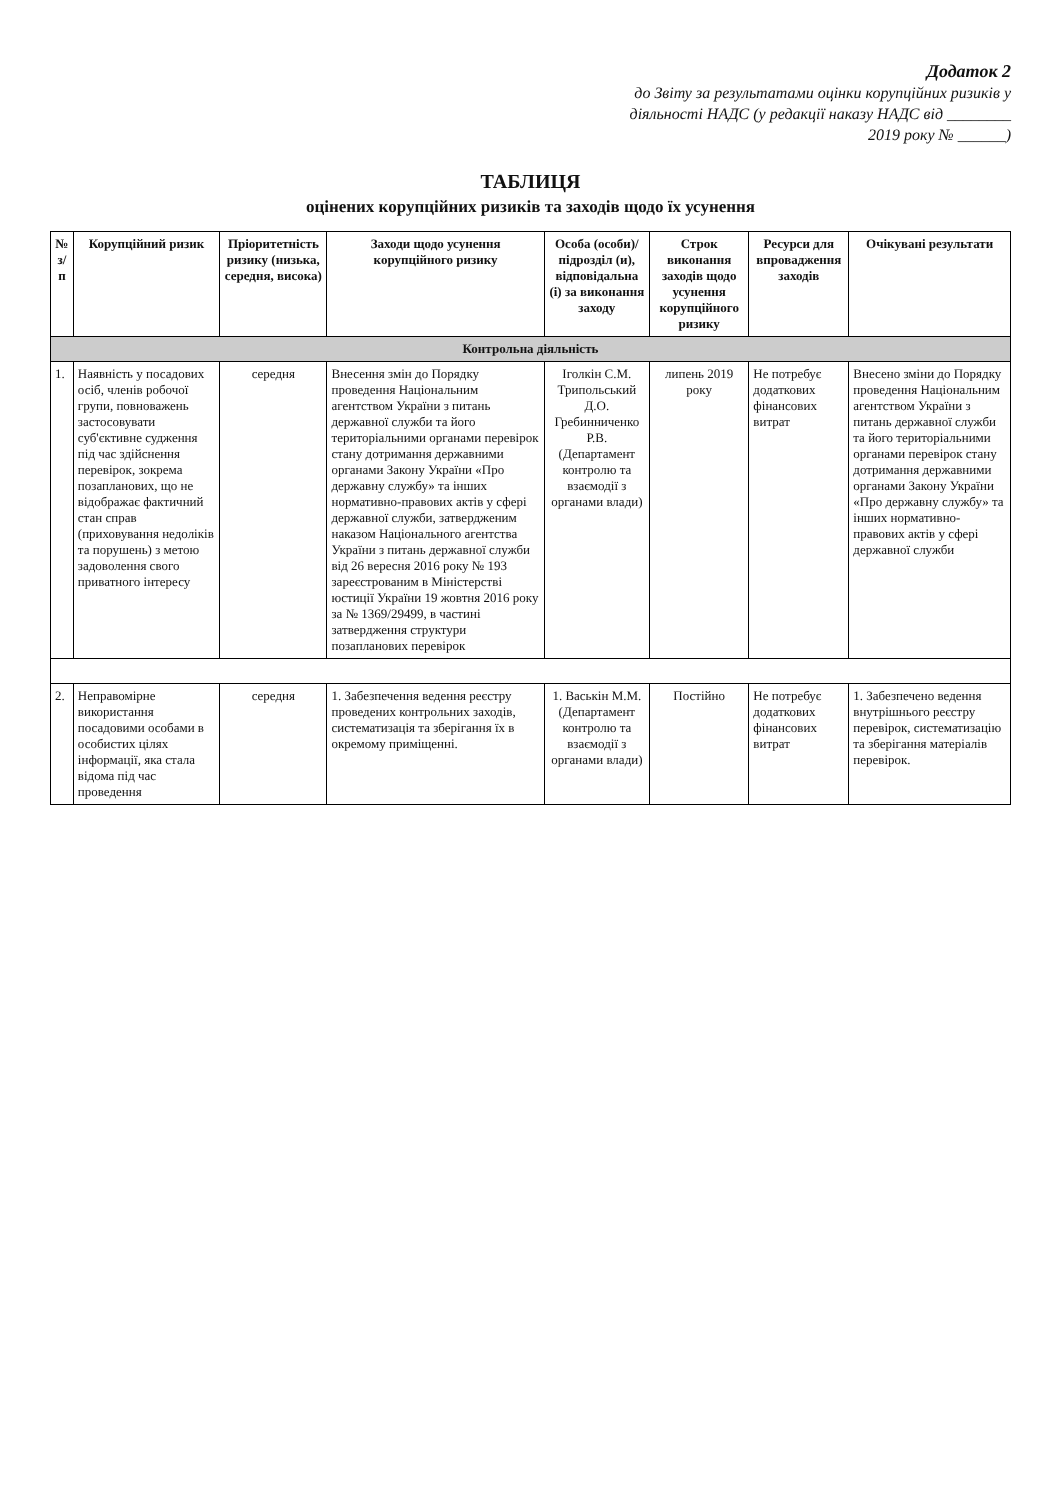Додаток 2
до Звіту за результатами оцінки корупційних ризиків у діяльності НАДС (у редакції наказу НАДС від ________ 2019 року № ______)
ТАБЛИЦЯ
оцінених корупційних ризиків та заходів щодо їх усунення
| № з/п | Корупційний ризик | Пріоритетність ризику (низька, середня, висока) | Заходи щодо усунення корупційного ризику | Особа (особи)/підрозділ (и), відповідальна (і) за виконання заходу | Строк виконання заходів щодо усунення корупційного ризику | Ресурси для впровадження заходів | Очікувані результати |
| --- | --- | --- | --- | --- | --- | --- | --- |
| Контрольна діяльність | | | | | | | |
| 1. | Наявність у посадових осіб, членів робочої групи, повноважень застосовувати суб'єктивне судження під час здійснення перевірок, зокрема позапланових, що не відображає фактичний стан справ (приховування недоліків та порушень) з метою задоволення свого приватного інтересу | середня | Внесення змін до Порядку проведення Національним агентством України з питань державної служби та його територіальними органами перевірок стану дотримання державними органами Закону України «Про державну службу» та інших нормативно-правових актів у сфері державної служби, затвердженим наказом Національного агентства України з питань державної служби від 26 вересня 2016 року № 193 зареєстрованим в Міністерстві юстиції України 19 жовтня 2016 року за № 1369/29499, в частині затвердження структури позапланових перевірок | Іголкін С.М. Трипольський Д.О. Гребинниченко Р.В. (Департамент контролю та взаємодії з органами влади) | липень 2019 року | Не потребує додаткових фінансових витрат | Внесено зміни до Порядку проведення Національним агентством України з питань державної служби та його територіальними органами перевірок стану дотримання державними органами Закону України «Про державну службу» та інших нормативно-правових актів у сфері державної служби |
| 2. | Неправомірне використання посадовими особами в особистих цілях інформації, яка стала відома під час проведення | середня | 1. Забезпечення ведення реєстру проведених контрольних заходів, систематизація та зберігання їх в окремому приміщенні. | 1. Васькін М.М. (Департамент контролю та взаємодії з органами влади) | Постійно | Не потребує додаткових фінансових витрат | 1. Забезпечено ведення внутрішнього реєстру перевірок, систематизацію та зберігання матеріалів перевірок. |